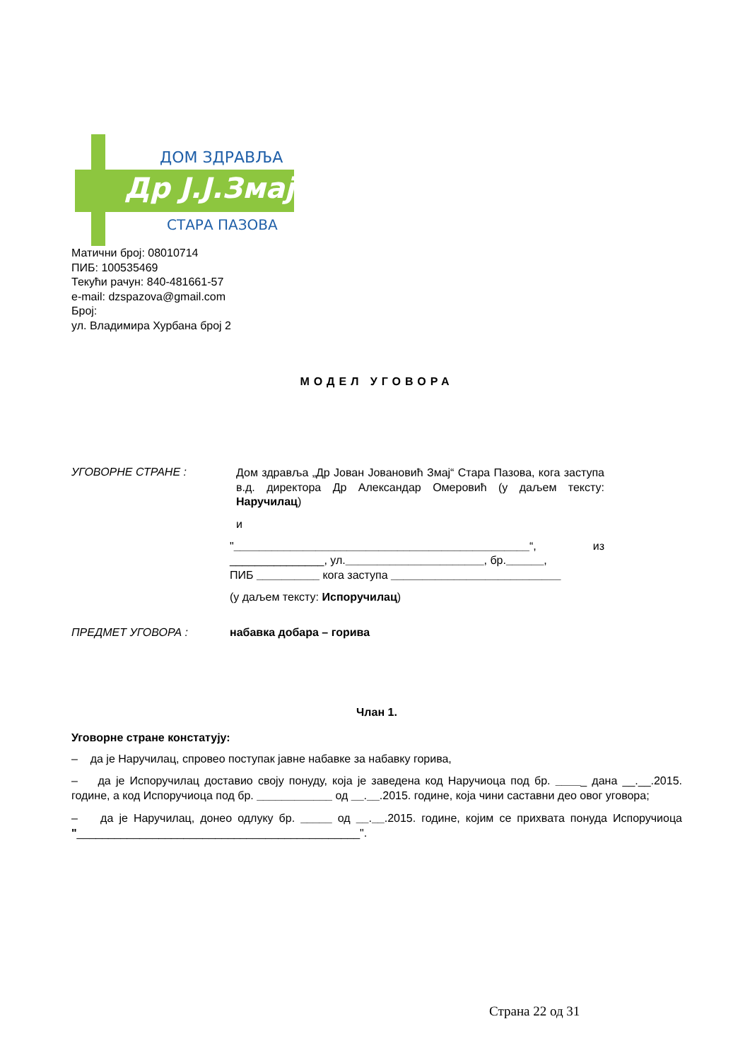Др J.J.Змај
ДОМ ЗДРАВЉА
СТАРА ПАЗОВА
Матични број: 08010714
ПИБ: 100535469
Текући рачун: 840-481661-57
e-mail: dzspazova@gmail.com
Број:
ул. Владимира Хурбана број 2
МОДЕЛ УГОВОРА
УГОВОРНЕ СТРАНЕ :
Дом здравља „Др Јован Јовановић Змај“ Стара Пазова, кога заступа в.д. директора Др Александар Омеровић (у даљем тексту: Наручилац)
и
"_______________________________________________“, из _______________, ул.______________________, бр.______,
ПИБ __________ кога заступа ___________________________
(у даљем тексту: Испоручилац)
ПРЕДМЕТ УГОВОРА : набавка добара – горива
Члан 1.
Уговорне стране констатују:
– да је Наручилац, спровео поступак јавне набавке за набавку горива,
– да је Испоручилац доставио своју понуду, која је заведена код Наручиоца под бр. _____ дана __.__.2015. године, а код Испоручиоца под бр. ____________ од __.__.2015. године, која чини саставни део овог уговора;
– да је Наручилац, донео одлуку бр. _____ од __.__.2015. године, којим се прихвата понуда Испоручиоца "_____________________________________________".
Страна 22 од 31